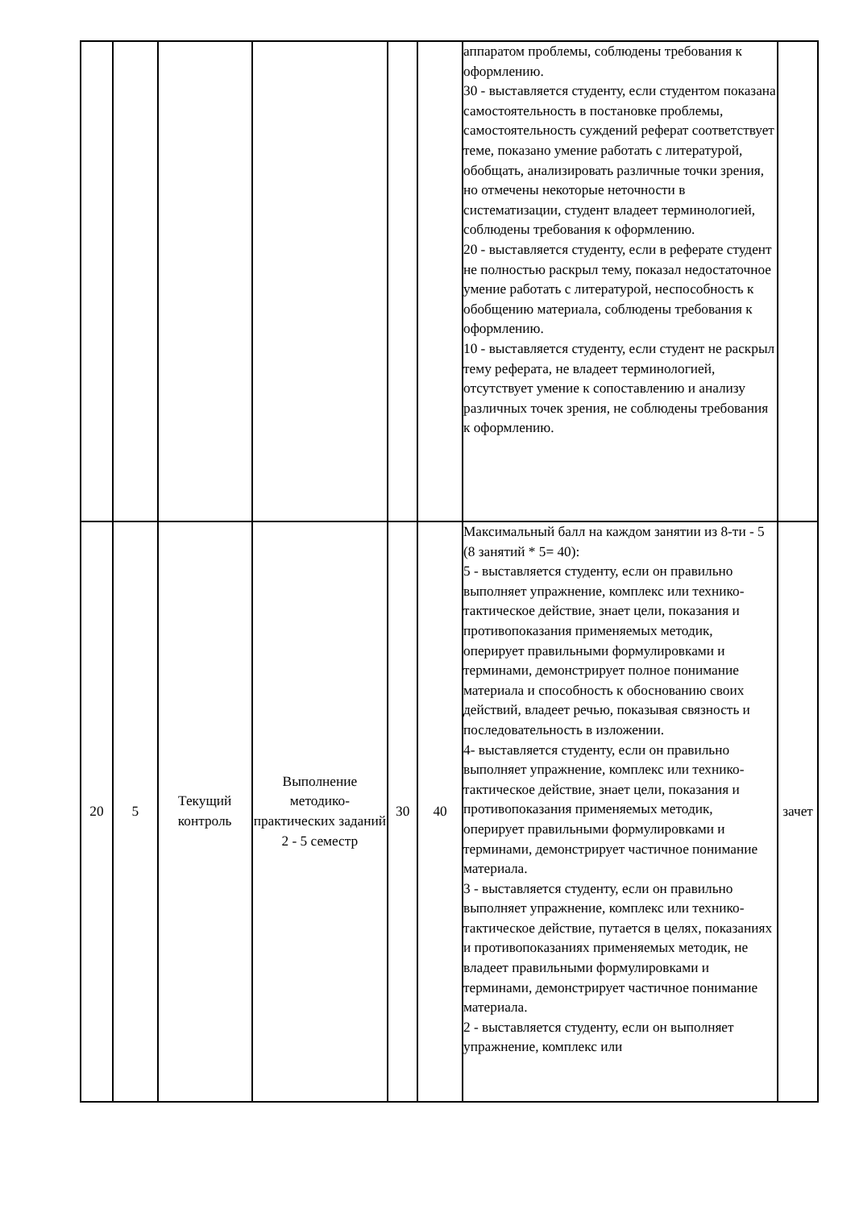| | | | | | | аппаратом проблемы, соблюдены требования к оформлению. 30 - выставляется студенту, если студентом показана самостоятельность в постановке проблемы, самостоятельность суждений реферат соответствует теме, показано умение работать с литературой, обобщать, анализировать различные точки зрения, но отмечены некоторые неточности в систематизации, студент владеет терминологией, соблюдены требования к оформлению. 20 - выставляется студенту, если в реферате студент не полностью раскрыл тему, показал недостаточное умение работать с литературой, неспособность к обобщению материала, соблюдены требования к оформлению. 10 - выставляется студенту, если студент не раскрыл тему реферата, не владеет терминологией, отсутствует умение к сопоставлению и анализу различных точек зрения, не соблюдены требования к оформлению. | |
| 20 | 5 | Текущий контроль | Выполнение методико-практических заданий 2 - 5 семестр | 30 | 40 | Максимальный балл на каждом занятии из 8-ти - 5 (8 занятий * 5= 40): 5 - выставляется студенту, если он правильно выполняет упражнение, комплекс или технико-тактическое действие, знает цели, показания и противопоказания применяемых методик, оперирует правильными формулировками и терминами, демонстрирует полное понимание материала и способность к обоснованию своих действий, владеет речью, показывая связность и последовательность в изложении. 4- выставляется студенту, если он правильно выполняет упражнение, комплекс или технико-тактическое действие, знает цели, показания и противопоказания применяемых методик, оперирует правильными формулировками и терминами, демонстрирует частичное понимание материала. 3 - выставляется студенту, если он правильно выполняет упражнение, комплекс или технико-тактическое действие, путается в целях, показаниях и противопоказаниях применяемых методик, не владеет правильными формулировками и терминами, демонстрирует частичное понимание материала. 2 - выставляется студенту, если он выполняет упражнение, комплекс или | зачет |